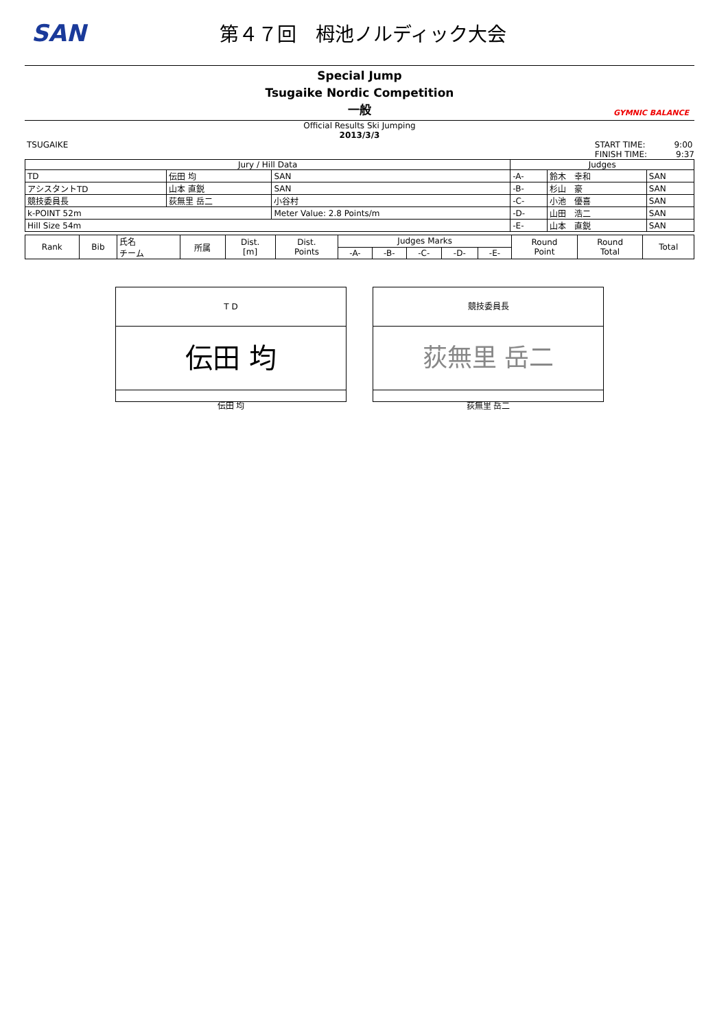SAN
第４７回　栂池ノルディック大会
Special Jump
Tsugaike Nordic Competition
一般
GYMNIC BALANCE
Official Results Ski Jumping
2013/3/3
TSUGAIKE START TIME: 9:00
FINISH TIME: 9:37
| Jury / Hill Data | | | Judges | | |
| --- | --- | --- | --- | --- | --- |
| TD | 伝田 均 | SAN | -A- | 鈴木 幸和 | SAN |
| アシスタントTD | 山本 直鋭 | SAN | -B- | 杉山 豪 | SAN |
| 競技委員長 | 荻無里 岳二 | 小谷村 | -C- | 小池 優喜 | SAN |
| k-POINT 52m | | Meter Value: 2.8 Points/m | -D- | 山田 浩二 | SAN |
| Hill Size 54m | | | -E- | 山本 直鋭 | SAN |
| Rank | Bib | 氏名 チーム | 所属 | Dist. [m] | Dist. Points | Judges Marks | | | | | Round Point | Round Total | Total |
| --- | --- | --- | --- | --- | --- | --- | --- | --- | --- | --- | --- | --- | --- |
| | | | | | | -A- | -B- | -C- | -D- | -E- | | | |
T D
伝田 均
伝田 均
競技委員長
荻無里 岳二
荻無里 岳二